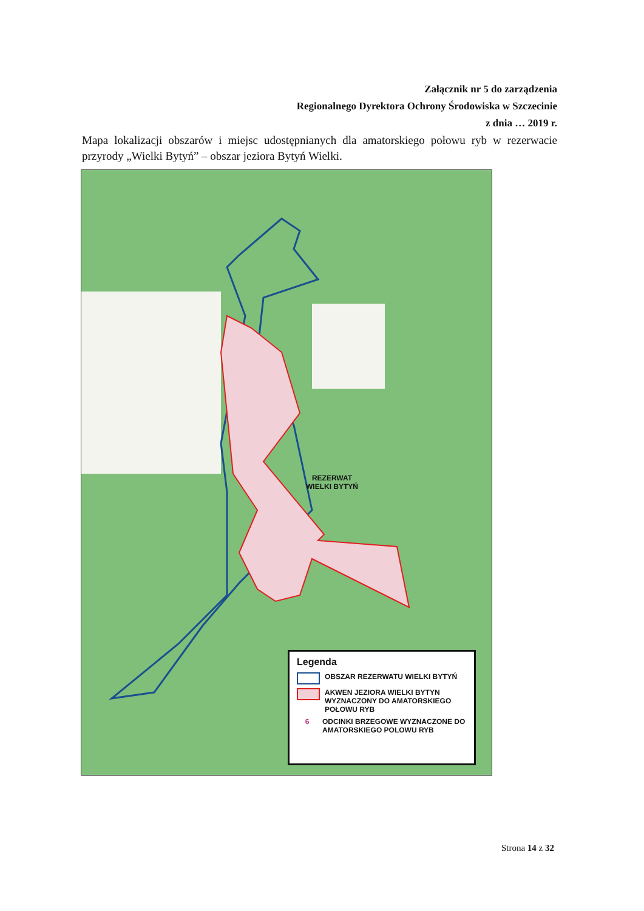Załącznik nr 5 do zarządzenia
Regionalnego Dyrektora Ochrony Środowiska w Szczecinie
z dnia … 2019 r.
Mapa lokalizacji obszarów i miejsc udostępnianych dla amatorskiego połowu ryb w rezerwacie przyrody „Wielki Bytyń” – obszar jeziora Bytyń Wielki.
REZERWAT
WIELKI BYTYŃ
Legenda
OBSZAR REZERWATU WIELKI BYTYŃ
AKWEN JEZIORA WIELKI BYTYN WYZNACZONY DO AMATORSKIEGO POŁOWU RYB
6
ODCINKI BRZEGOWE WYZNACZONE DO AMATORSKIEGO POLOWU RYB
Strona 14 z 32